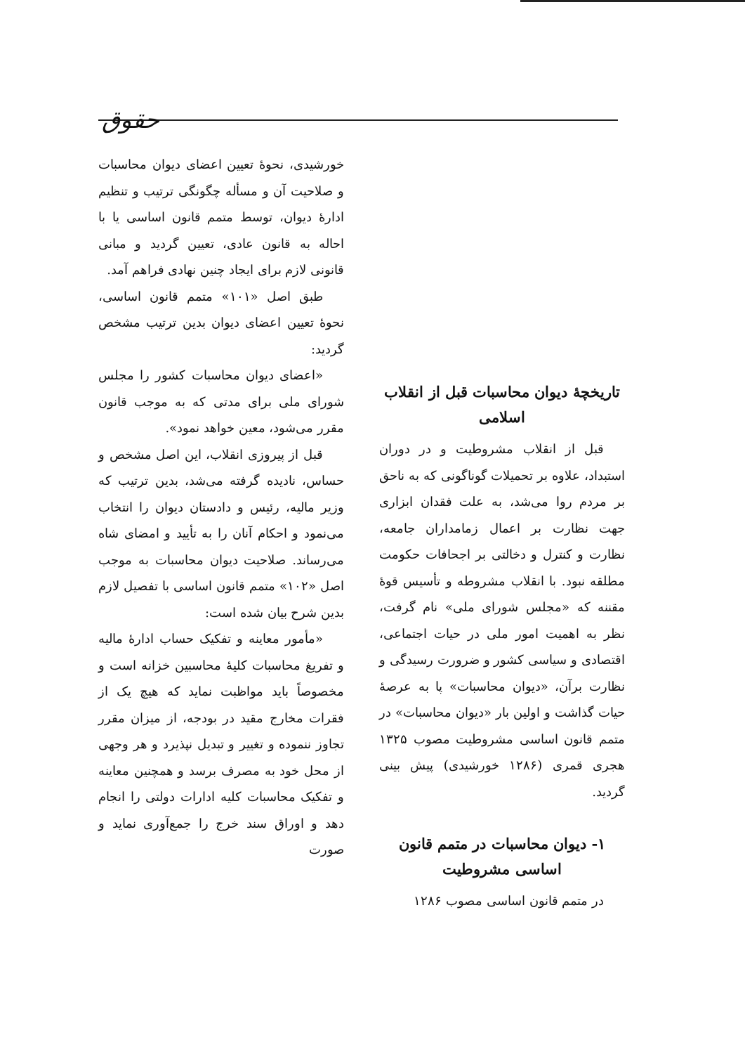حقوق
تاریخچهٔ دیوان محاسبات قبل از انقلاب اسلامی
قبل از انقلاب مشروطیت و در دوران استبداد، علاوه بر تحمیلات گوناگونی که به ناحق بر مردم روا می‌شد، به علت فقدان ابزاری جهت نظارت بر اعمال زمامداران جامعه، نظارت و کنترل و دخالتی بر اجحافات حکومت مطلقه نبود. با انقلاب مشروطه و تأسیس قوهٔ مقننه که «مجلس شورای ملی» نام گرفت، نظر به اهمیت امور ملی در حیات اجتماعی، اقتصادی و سیاسی کشور و ضرورت رسیدگی و نظارت برآن، «دیوان محاسبات» پا به عرصهٔ حیات گذاشت و اولین بار «دیوان محاسبات» در متمم قانون اساسی مشروطیت مصوب ۱۳۲۵ هجری قمری (۱۲۸۶ خورشیدی) پیش بینی گردید.
۱- دیوان محاسبات در متمم قانون اساسی مشروطیت
در متمم قانون اساسی مصوب ۱۲۸۶
خورشیدی، نحوهٔ تعیین اعضای دیوان محاسبات و صلاحیت آن و مسأله چگونگی ترتیب و تنظیم ادارهٔ دیوان، توسط متمم قانون اساسی یا با احاله به قانون عادی، تعیین گردید و مبانی قانونی لازم برای ایجاد چنین نهادی فراهم آمد.
طبق اصل «۱۰۱» متمم قانون اساسی، نحوهٔ تعیین اعضای دیوان بدین ترتیب مشخص گردید:
«اعضای دیوان محاسبات کشور را مجلس شورای ملی برای مدتی که به موجب قانون مقرر می‌شود، معین خواهد نمود».
قبل از پیروزی انقلاب، این اصل مشخص و حساس، نادیده گرفته می‌شد، بدین ترتیب که وزیر مالیه، رئیس و دادستان دیوان را انتخاب می‌نمود و احکام آنان را به تأیید و امضای شاه می‌رساند. صلاحیت دیوان محاسبات به موجب اصل «۱۰۲» متمم قانون اساسی با تفصیل لازم بدین شرح بیان شده است:
«مأمور معاینه و تفکیک حساب ادارهٔ مالیه و تفریغ محاسبات کلیهٔ محاسبین خزانه است و مخصوصاً باید مواظبت نماید که هیچ یک از فقرات مخارج مقید در بودجه، از میزان مقرر تجاوز ننموده و تغییر و تبدیل نپذیرد و هر وجهی از محل خود به مصرف برسد و همچنین معاینه و تفکیک محاسبات کلیه ادارات دولتی را انجام دهد و اوراق سند خرج را جمع‌آوری نماید و صورت